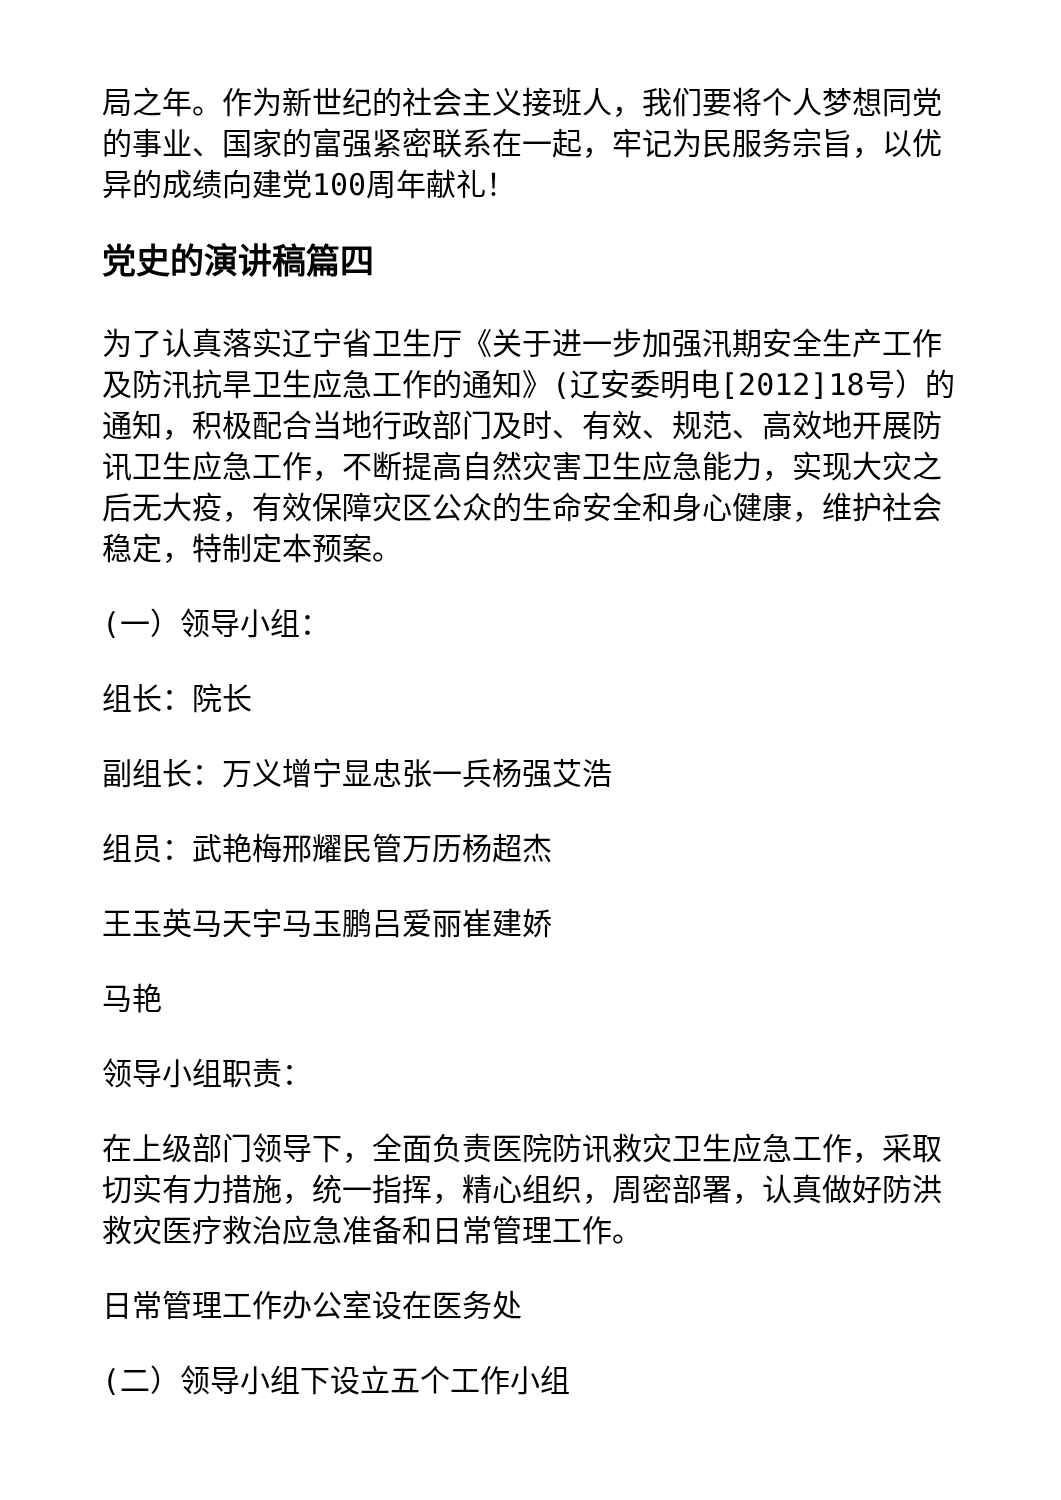局之年。作为新世纪的社会主义接班人，我们要将个人梦想同党的事业、国家的富强紧密联系在一起，牢记为民服务宗旨，以优异的成绩向建党100周年献礼！
党史的演讲稿篇四
为了认真落实辽宁省卫生厅《关于进一步加强汛期安全生产工作及防汛抗旱卫生应急工作的通知》(辽安委明电[2012]18号）的通知，积极配合当地行政部门及时、有效、规范、高效地开展防讯卫生应急工作，不断提高自然灾害卫生应急能力，实现大灾之后无大疫，有效保障灾区公众的生命安全和身心健康，维护社会稳定，特制定本预案。
(一）领导小组：
组长：院长
副组长：万义增宁显忠张一兵杨强艾浩
组员：武艳梅邢耀民管万历杨超杰
王玉英马天宇马玉鹏吕爱丽崔建娇
马艳
领导小组职责：
在上级部门领导下，全面负责医院防讯救灾卫生应急工作，采取切实有力措施，统一指挥，精心组织，周密部署，认真做好防洪救灾医疗救治应急准备和日常管理工作。
日常管理工作办公室设在医务处
(二）领导小组下设立五个工作小组